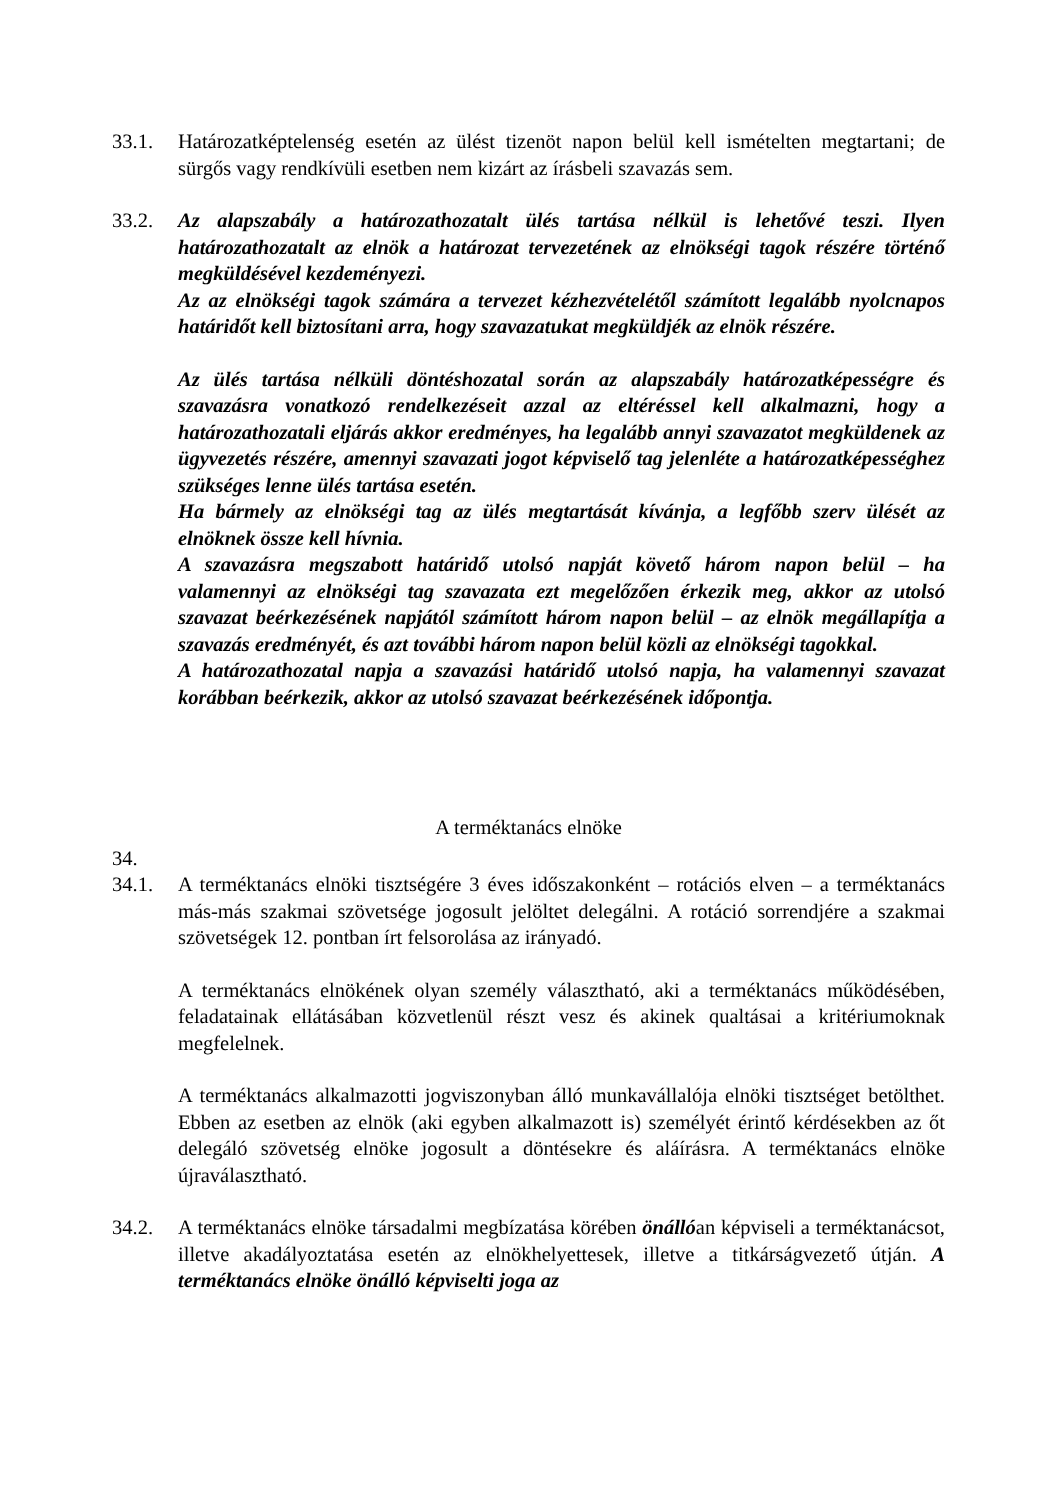33.1. Határozatképtelenség esetén az ülést tizenöt napon belül kell ismételten megtartani; de sürgős vagy rendkívüli esetben nem kizárt az írásbeli szavazás sem.
33.2. Az alapszabály a határozathozatalt ülés tartása nélkül is lehetővé teszi. Ilyen határozathozatalt az elnök a határozat tervezetének az elnökségi tagok részére történő megküldésével kezdeményezi.
Az az elnökségi tagok számára a tervezet kézhezvételétől számított legalább nyolcnapos határidőt kell biztosítani arra, hogy szavazatukat megküldjék az elnök részére.
Az ülés tartása nélküli döntéshozatal során az alapszabály határozatképességre és szavazásra vonatkozó rendelkezéseit azzal az eltéréssel kell alkalmazni, hogy a határozathozatali eljárás akkor eredményes, ha legalább annyi szavazatot megküldenek az ügyvezetés részére, amennyi szavazati jogot képviselő tag jelenléte a határozatképességhez szükséges lenne ülés tartása esetén.
Ha bármely az elnökségi tag az ülés megtartását kívánja, a legfőbb szerv ülését az elnöknek össze kell hívnia.
A szavazásra megszabott határidő utolsó napját követő három napon belül – ha valamennyi az elnökségi tag szavazata ezt megelőzően érkezik meg, akkor az utolsó szavazat beérkezésének napjától számított három napon belül – az elnök megállapítja a szavazás eredményét, és azt további három napon belül közli az elnökségi tagokkal.
A határozathozatal napja a szavazási határidő utolsó napja, ha valamennyi szavazat korábban beérkezik, akkor az utolsó szavazat beérkezésének időpontja.
A terméktanács elnöke
34.
34.1. A terméktanács elnöki tisztségére 3 éves időszakonként – rotációs elven – a terméktanács más-más szakmai szövetsége jogosult jelöltet delegálni. A rotáció sorrendjére a szakmai szövetségek 12. pontban írt felsorolása az irányadó.
A terméktanács elnökének olyan személy választható, aki a terméktanács működésében, feladatainak ellátásában közvetlenül részt vesz és akinek qualtásai a kritériumoknak megfelelnek.
A terméktanács alkalmazotti jogviszonyban álló munkavállalója elnöki tisztséget betölthet. Ebben az esetben az elnök (aki egyben alkalmazott is) személyét érintő kérdésekben az őt delegáló szövetség elnöke jogosult a döntésekre és aláírásra. A terméktanács elnöke újraválasztható.
34.2. A terméktanács elnöke társadalmi megbízatása körében önállóan képviseli a terméktanácsot, illetve akadályoztatása esetén az elnökhelyettesek, illetve a titkárságvezető útján. A terméktanács elnöke önálló képviselti joga az